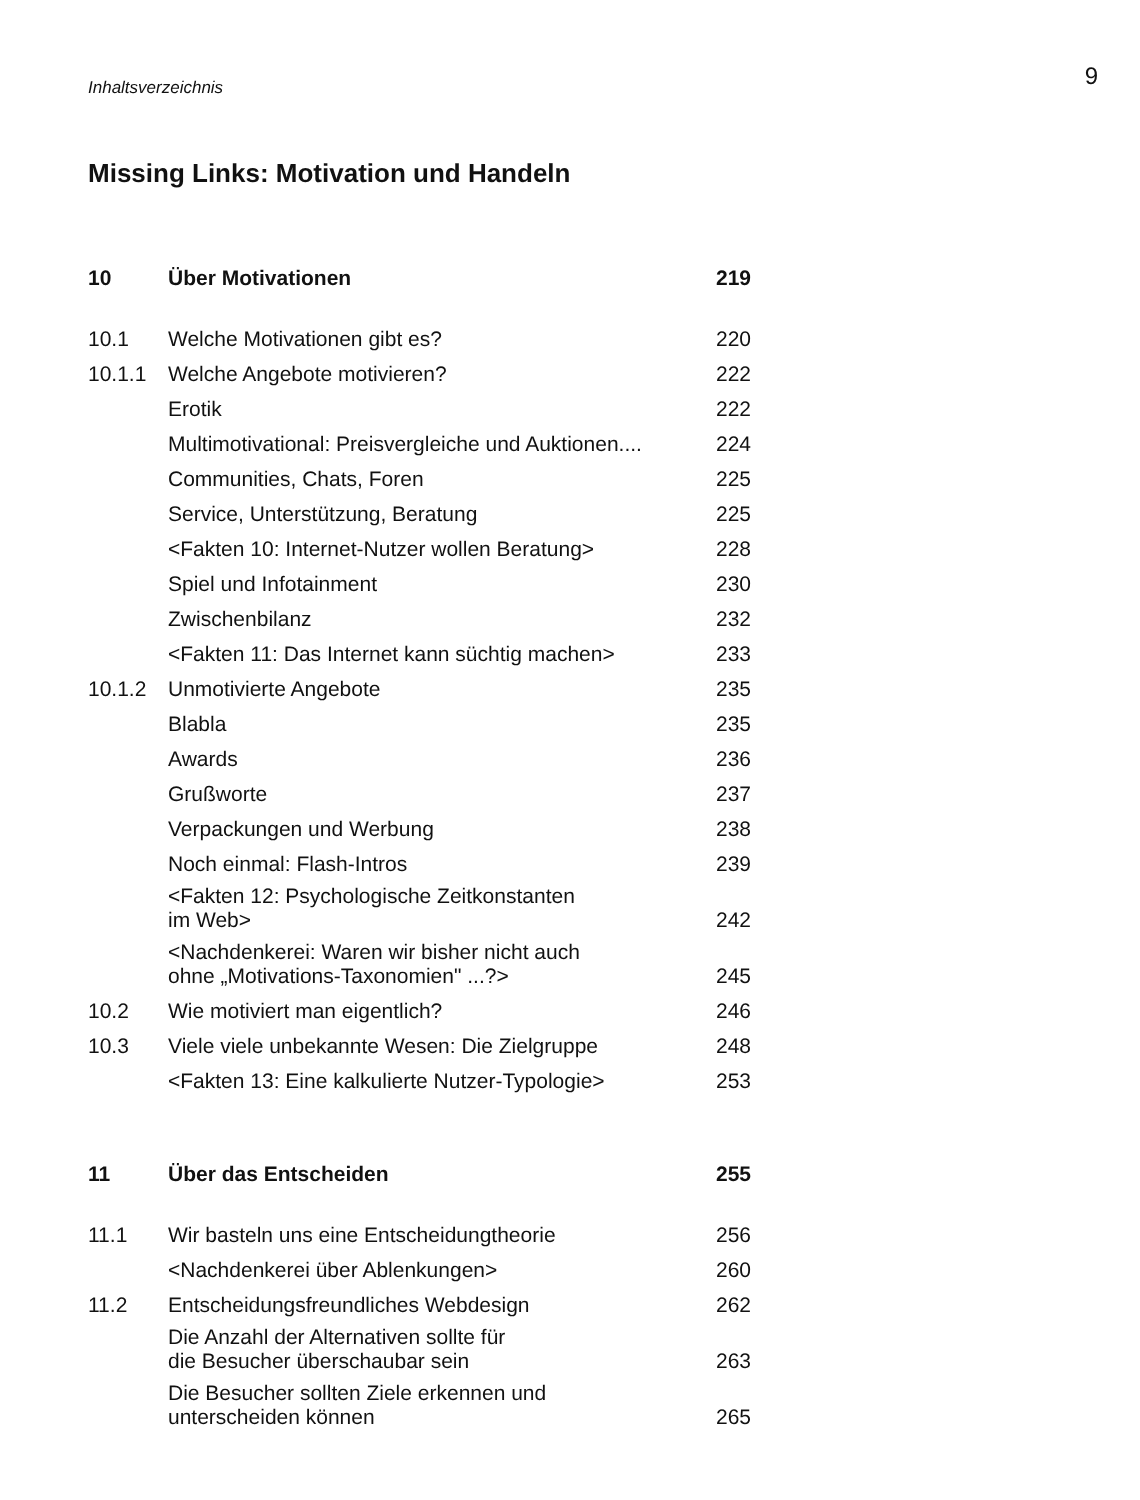Inhaltsverzeichnis
9
Missing Links: Motivation und Handeln
| 10 | Über Motivationen | 219 |
| 10.1 | Welche Motivationen gibt es? | 220 |
| 10.1.1 | Welche Angebote motivieren? | 222 |
| | Erotik | 222 |
| | Multimotivational: Preisvergleiche und Auktionen.... | 224 |
| | Communities, Chats, Foren | 225 |
| | Service, Unterstützung, Beratung | 225 |
| | <Fakten 10: Internet-Nutzer wollen Beratung> | 228 |
| | Spiel und Infotainment | 230 |
| | Zwischenbilanz | 232 |
| | <Fakten 11: Das Internet kann süchtig machen> | 233 |
| 10.1.2 | Unmotivierte Angebote | 235 |
| | Blabla | 235 |
| | Awards | 236 |
| | Grußworte | 237 |
| | Verpackungen und Werbung | 238 |
| | Noch einmal: Flash-Intros | 239 |
| | <Fakten 12: Psychologische Zeitkonstanten im Web> | 242 |
| | <Nachdenkerei: Waren wir bisher nicht auch ohne „Motivations-Taxonomien" ...?> | 245 |
| 10.2 | Wie motiviert man eigentlich? | 246 |
| 10.3 | Viele viele unbekannte Wesen: Die Zielgruppe | 248 |
| | <Fakten 13: Eine kalkulierte Nutzer-Typologie> | 253 |
| 11 | Über das Entscheiden | 255 |
| 11.1 | Wir basteln uns eine Entscheidungtheorie | 256 |
| | <Nachdenkerei über Ablenkungen> | 260 |
| 11.2 | Entscheidungsfreundliches Webdesign | 262 |
| | Die Anzahl der Alternativen sollte für die Besucher überschaubar sein | 263 |
| | Die Besucher sollten Ziele erkennen und unterscheiden können | 265 |